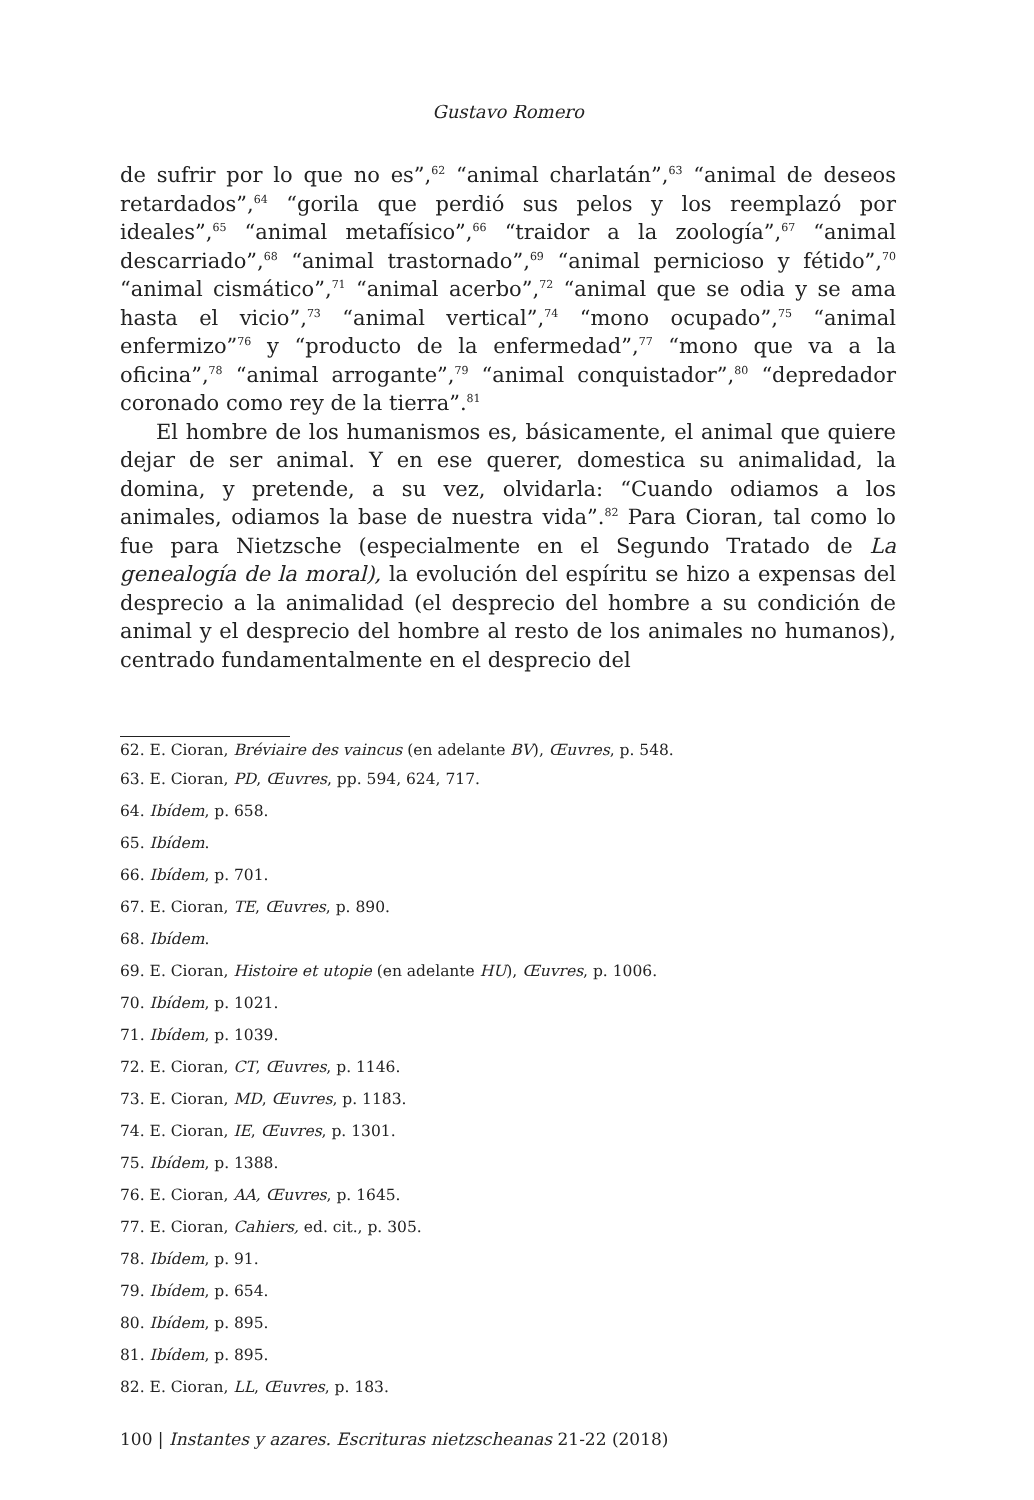Gustavo Romero
de sufrir por lo que no es”,<sup>62</sup> “animal charlatán”,<sup>63</sup> “animal de deseos retardados”,<sup>64</sup> “gorila que perdió sus pelos y los reemplazó por ideales”,<sup>65</sup> “animal metafísico”,<sup>66</sup> “traidor a la zoología”,<sup>67</sup> “animal descarriado”,<sup>68</sup> “animal trastornado”,<sup>69</sup> “animal pernicioso y fétido”,<sup>70</sup> “animal cismático”,<sup>71</sup> “animal acerbo”,<sup>72</sup> “animal que se odia y se ama hasta el vicio”,<sup>73</sup> “animal vertical”,<sup>74</sup> “mono ocupado”,<sup>75</sup> “animal enfermizo”<sup>76</sup> y “producto de la enfermedad”,<sup>77</sup> “mono que va a la oficina”,<sup>78</sup> “animal arrogante”,<sup>79</sup> “animal conquistador”,<sup>80</sup> “depredador coronado como rey de la tierra”.<sup>81</sup>
El hombre de los humanismos es, básicamente, el animal que quiere dejar de ser animal. Y en ese querer, domestica su animalidad, la domina, y pretende, a su vez, olvidarla: “Cuando odiamos a los animales, odiamos la base de nuestra vida”.<sup>82</sup> Para Cioran, tal como lo fue para Nietzsche (especialmente en el Segundo Tratado de La genealogía de la moral), la evolución del espíritu se hizo a expensas del desprecio a la animalidad (el desprecio del hombre a su condición de animal y el desprecio del hombre al resto de los animales no humanos), centrado fundamentalmente en el desprecio del
62. E. Cioran, Bréviaire des vaincus (en adelante BV), Œuvres, p. 548.
63. E. Cioran, PD, Œuvres, pp. 594, 624, 717.
64. Ibídem, p. 658.
65. Ibídem.
66. Ibídem, p. 701.
67. E. Cioran, TE, Œuvres, p. 890.
68. Ibídem.
69. E. Cioran, Histoire et utopie (en adelante HU), Œuvres, p. 1006.
70. Ibídem, p. 1021.
71. Ibídem, p. 1039.
72. E. Cioran, CT, Œuvres, p. 1146.
73. E. Cioran, MD, Œuvres, p. 1183.
74. E. Cioran, IE, Œuvres, p. 1301.
75. Ibídem, p. 1388.
76. E. Cioran, AA, Œuvres, p. 1645.
77. E. Cioran, Cahiers, ed. cit., p. 305.
78. Ibídem, p. 91.
79. Ibídem, p. 654.
80. Ibídem, p. 895.
81. Ibídem, p. 895.
82. E. Cioran, LL, Œuvres, p. 183.
100 | Instantes y azares. Escrituras nietzscheanas 21-22 (2018)